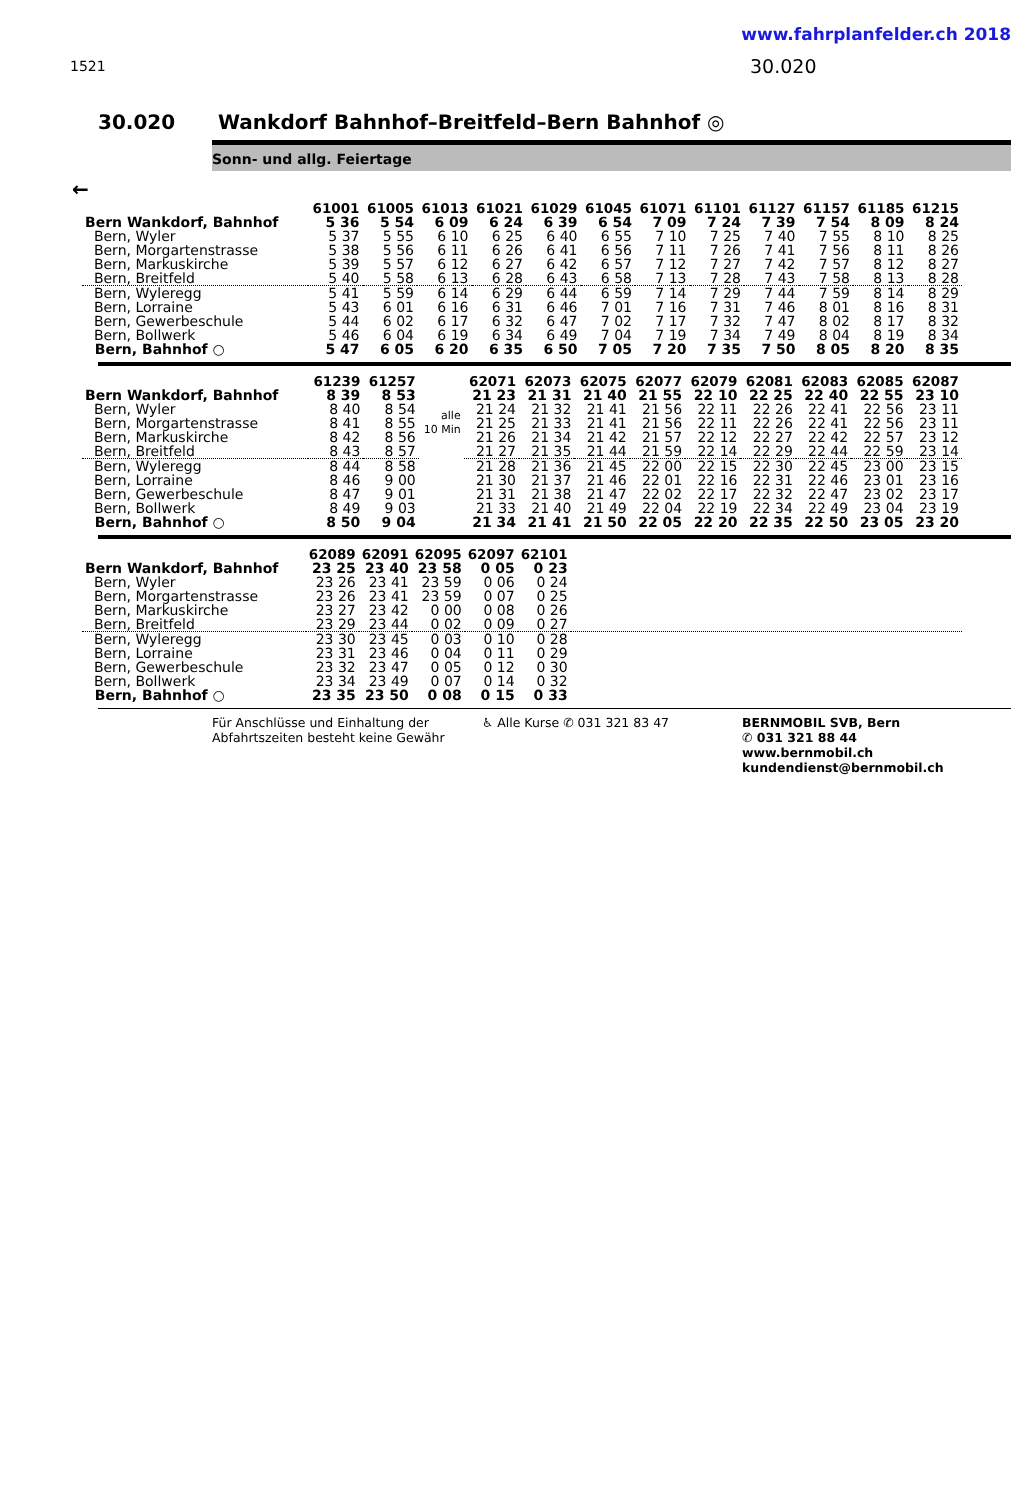www.fahrplanfelder.ch 2018
1521 30.020
30.020 Wankdorf Bahnhof–Breitfeld–Bern Bahnhof ◎
Sonn- und allg. Feiertage
←
| | 61001 | 61005 | 61013 | 61021 | 61029 | 61045 | 61071 | 61101 | 61127 | 61157 | 61185 | 61215 |
| --- | --- | --- | --- | --- | --- | --- | --- | --- | --- | --- | --- | --- |
| Bern Wankdorf, Bahnhof | 5 36 | 5 54 | 6 09 | 6 24 | 6 39 | 6 54 | 7 09 | 7 24 | 7 39 | 7 54 | 8 09 | 8 24 |
| Bern, Wyler | 5 37 | 5 55 | 6 10 | 6 25 | 6 40 | 6 55 | 7 10 | 7 25 | 7 40 | 7 55 | 8 10 | 8 25 |
| Bern, Morgartenstrasse | 5 38 | 5 56 | 6 11 | 6 26 | 6 41 | 6 56 | 7 11 | 7 26 | 7 41 | 7 56 | 8 11 | 8 26 |
| Bern, Markuskirche | 5 39 | 5 57 | 6 12 | 6 27 | 6 42 | 6 57 | 7 12 | 7 27 | 7 42 | 7 57 | 8 12 | 8 27 |
| Bern, Breitfeld | 5 40 | 5 58 | 6 13 | 6 28 | 6 43 | 6 58 | 7 13 | 7 28 | 7 43 | 7 58 | 8 13 | 8 28 |
| Bern, Wyleregg | 5 41 | 5 59 | 6 14 | 6 29 | 6 44 | 6 59 | 7 14 | 7 29 | 7 44 | 7 59 | 8 14 | 8 29 |
| Bern, Lorraine | 5 43 | 6 01 | 6 16 | 6 31 | 6 46 | 7 01 | 7 16 | 7 31 | 7 46 | 8 01 | 8 16 | 8 31 |
| Bern, Gewerbeschule | 5 44 | 6 02 | 6 17 | 6 32 | 6 47 | 7 02 | 7 17 | 7 32 | 7 47 | 8 02 | 8 17 | 8 32 |
| Bern, Bollwerk | 5 46 | 6 04 | 6 19 | 6 34 | 6 49 | 7 04 | 7 19 | 7 34 | 7 49 | 8 04 | 8 19 | 8 34 |
| Bern, Bahnhof ○ | 5 47 | 6 05 | 6 20 | 6 35 | 6 50 | 7 05 | 7 20 | 7 35 | 7 50 | 8 05 | 8 20 | 8 35 |
| | 61239 | 61257 | | 62071 | 62073 | 62075 | 62077 | 62079 | 62081 | 62083 | 62085 | 62087 |
| --- | --- | --- | --- | --- | --- | --- | --- | --- | --- | --- | --- | --- |
| Bern Wankdorf, Bahnhof | 8 39 | 8 53 | alle 10 Min | 21 23 | 21 31 | 21 40 | 21 55 | 22 10 | 22 25 | 22 40 | 22 55 | 23 10 |
| Bern, Wyler | 8 40 | 8 54 | | 21 24 | 21 32 | 21 41 | 21 56 | 22 11 | 22 26 | 22 41 | 22 56 | 23 11 |
| Bern, Morgartenstrasse | 8 41 | 8 55 | | 21 25 | 21 33 | 21 41 | 21 56 | 22 11 | 22 26 | 22 41 | 22 56 | 23 11 |
| Bern, Markuskirche | 8 42 | 8 56 | | 21 26 | 21 34 | 21 42 | 21 57 | 22 12 | 22 27 | 22 42 | 22 57 | 23 12 |
| Bern, Breitfeld | 8 43 | 8 57 | | 21 27 | 21 35 | 21 44 | 21 59 | 22 14 | 22 29 | 22 44 | 22 59 | 23 14 |
| Bern, Wyleregg | 8 44 | 8 58 | | 21 28 | 21 36 | 21 45 | 22 00 | 22 15 | 22 30 | 22 45 | 23 00 | 23 15 |
| Bern, Lorraine | 8 46 | 9 00 | | 21 30 | 21 37 | 21 46 | 22 01 | 22 16 | 22 31 | 22 46 | 23 01 | 23 16 |
| Bern, Gewerbeschule | 8 47 | 9 01 | | 21 31 | 21 38 | 21 47 | 22 02 | 22 17 | 22 32 | 22 47 | 23 02 | 23 17 |
| Bern, Bollwerk | 8 49 | 9 03 | | 21 33 | 21 40 | 21 49 | 22 04 | 22 19 | 22 34 | 22 49 | 23 04 | 23 19 |
| Bern, Bahnhof ○ | 8 50 | 9 04 | | 21 34 | 21 41 | 21 50 | 22 05 | 22 20 | 22 35 | 22 50 | 23 05 | 23 20 |
| | 62089 | 62091 | 62095 | 62097 | 62101 | |
| --- | --- | --- | --- | --- | --- | --- |
| Bern Wankdorf, Bahnhof | 23 25 | 23 40 | 23 58 | 0 05 | 0 23 | |
| Bern, Wyler | 23 26 | 23 41 | 23 59 | 0 06 | 0 24 | |
| Bern, Morgartenstrasse | 23 26 | 23 41 | 23 59 | 0 07 | 0 25 | |
| Bern, Markuskirche | 23 27 | 23 42 | 0 00 | 0 08 | 0 26 | |
| Bern, Breitfeld | 23 29 | 23 44 | 0 02 | 0 09 | 0 27 | |
| Bern, Wyleregg | 23 30 | 23 45 | 0 03 | 0 10 | 0 28 | |
| Bern, Lorraine | 23 31 | 23 46 | 0 04 | 0 11 | 0 29 | |
| Bern, Gewerbeschule | 23 32 | 23 47 | 0 05 | 0 12 | 0 30 | |
| Bern, Bollwerk | 23 34 | 23 49 | 0 07 | 0 14 | 0 32 | |
| Bern, Bahnhof ○ | 23 35 | 23 50 | 0 08 | 0 15 | 0 33 | |
Für Anschlüsse und Einhaltung der Abfahrtszeiten besteht keine Gewähr
♿ Alle Kurse ✆ 031 321 83 47 BERNMOBIL SVB, Bern
✆ 031 321 88 44
www.bernmobil.ch
kundendienst@bernmobil.ch